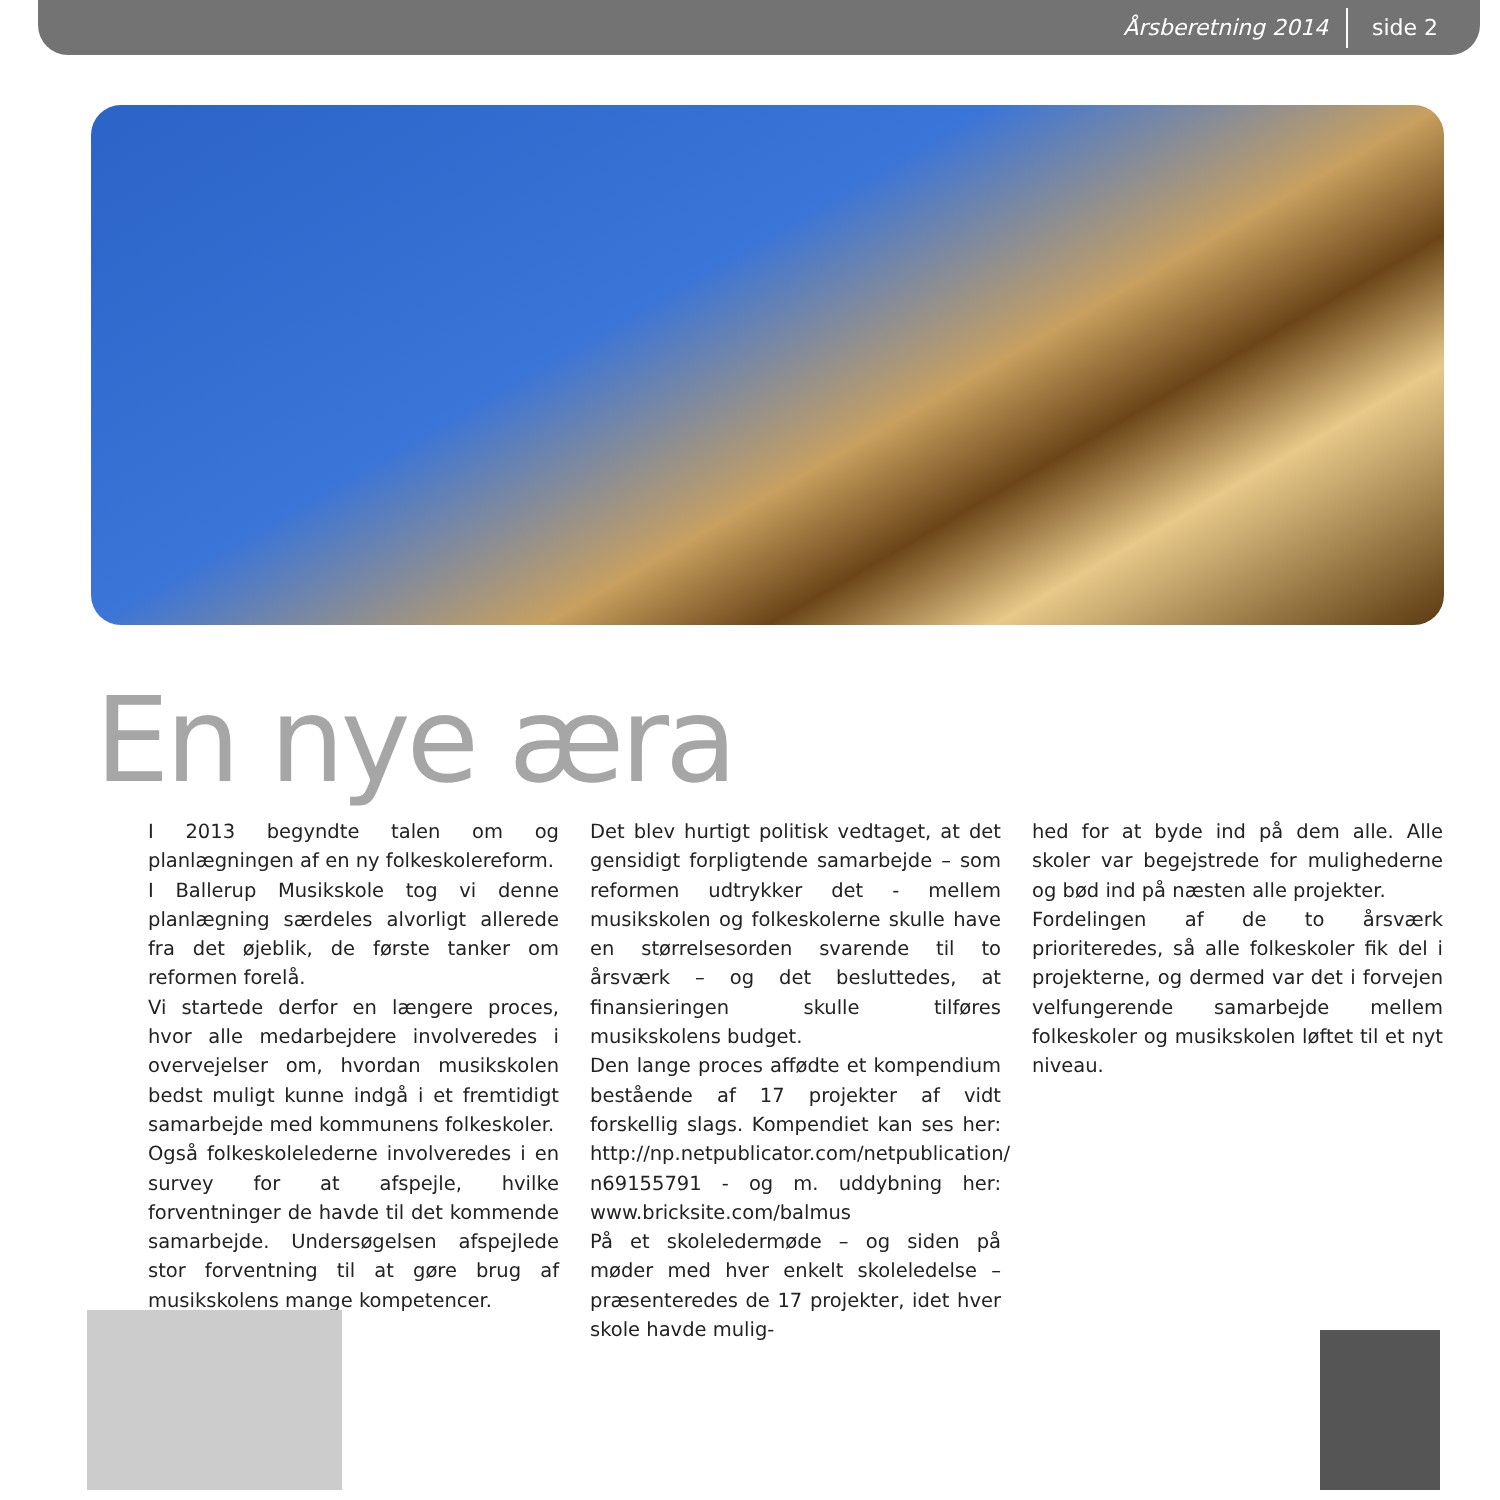Årsberetning 2014 side 2
En nye æra
I 2013 begyndte talen om og planlægningen af en ny folkeskolereform.
I Ballerup Musikskole tog vi denne planlægning særdeles alvorligt allerede fra det øjeblik, de første tanker om reformen forelå.
Vi startede derfor en længere proces, hvor alle medarbejdere involveredes i overvejelser om, hvordan musikskolen bedst muligt kunne indgå i et fremtidigt samarbejde med kommunens folkeskoler.
Også folkeskolelederne involveredes i en survey for at afspejle, hvilke forventninger de havde til det kommende samarbejde. Undersøgelsen afspejlede stor forventning til at gøre brug af musikskolens mange kompetencer.
Det blev hurtigt politisk vedtaget, at det gensidigt forpligtende samarbejde – som reformen udtrykker det - mellem musikskolen og folkeskolerne skulle have en størrelsesorden svarende til to årsværk – og det besluttedes, at finansieringen skulle tilføres musikskolens budget.
Den lange proces affødte et kompendium bestående af 17 projekter af vidt forskellig slags. Kompendiet kan ses her: http://np.netpublicator.com/netpublication/ n69155791 - og m. uddybning her: www.bricksite.com/balmus
På et skoleledermøde – og siden på møder med hver enkelt skoleledelse – præsenteredes de 17 projekter, idet hver skole havde mulig-
hed for at byde ind på dem alle. Alle skoler var begejstrede for mulighederne og bød ind på næsten alle projekter.
Fordelingen af de to årsværk prioriteredes, så alle folkeskoler fik del i projekterne, og dermed var det i forvejen velfungerende samarbejde mellem folkeskoler og musikskolen løftet til et nyt niveau.